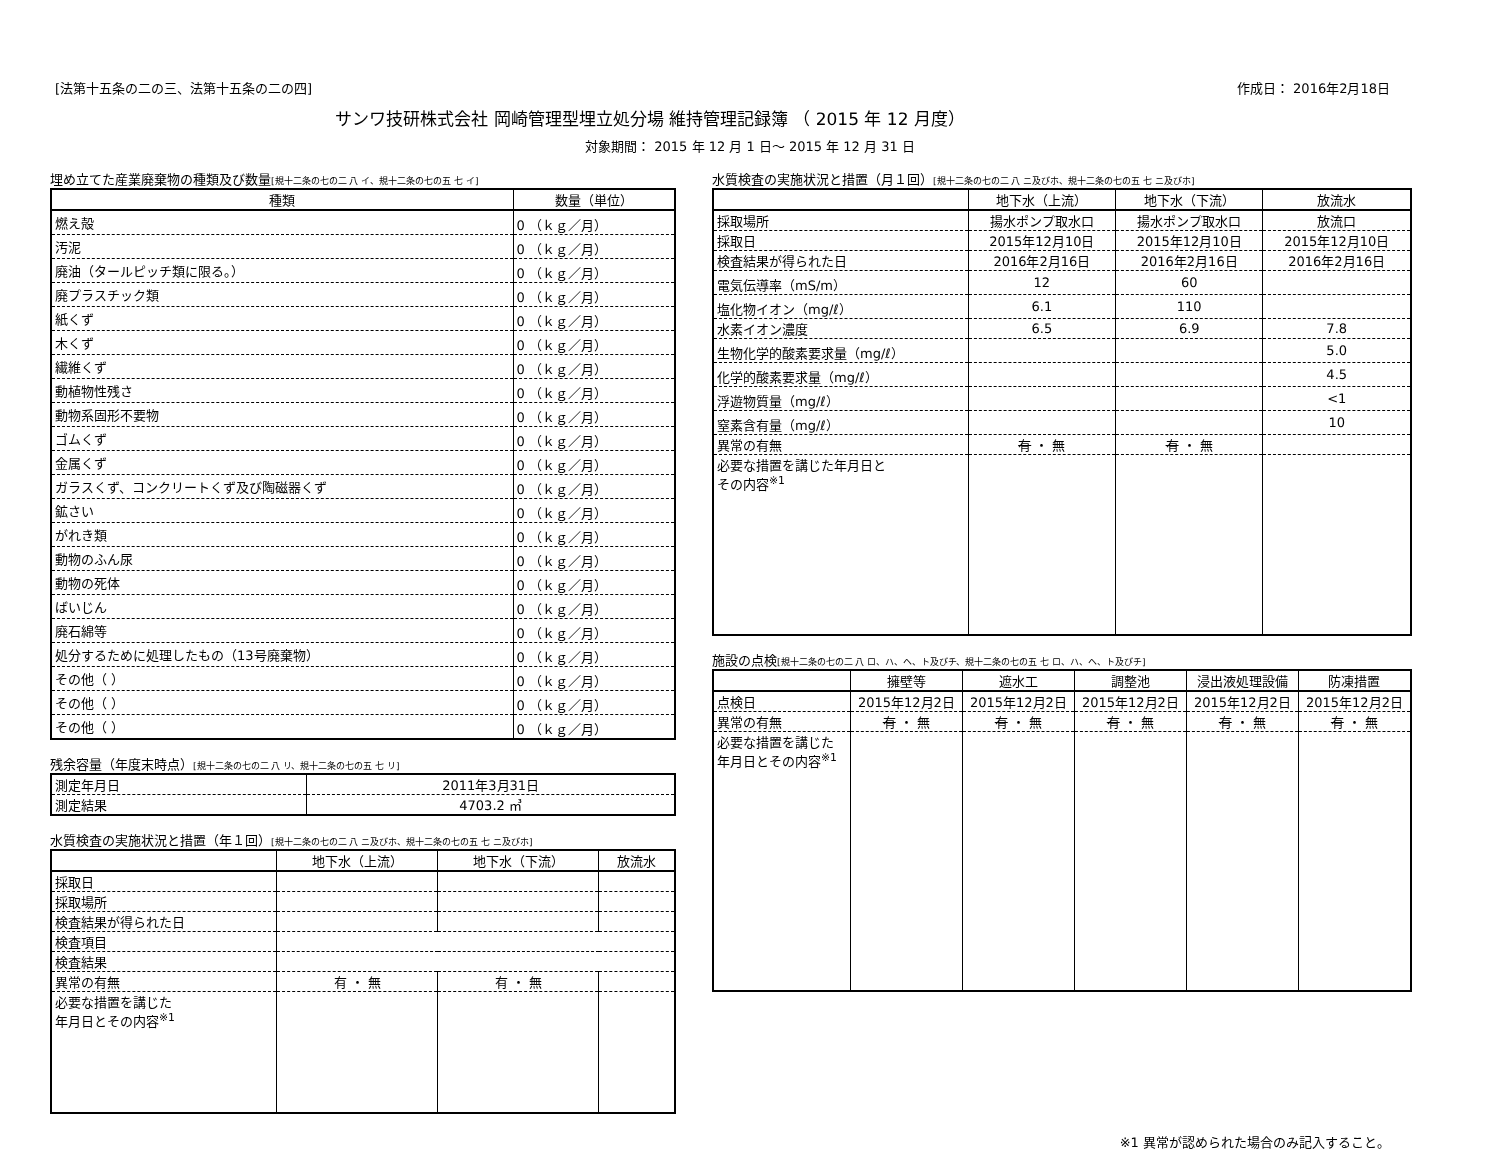[法第十五条の二の三、法第十五条の二の四] 作成日： 2016年2月18日
サンワ技研株式会社 岡崎管理型埋立処分場 維持管理記録簿 （ 2015 年 12 月度）
対象期間： 2015 年 12 月 1 日～ 2015 年 12 月 31 日
埋め立てた産業廃棄物の種類及び数量[規十二条の七の二 八 イ、規十二条の七の五 七 イ]
| 種類 | 数量（単位） |
| --- | --- |
| 燃え殻 | 0 （ｋｇ／月） |
| 汚泥 | 0 （ｋｇ／月） |
| 廃油（タールピッチ類に限る。） | 0 （ｋｇ／月） |
| 廃プラスチック類 | 0 （ｋｇ／月） |
| 紙くず | 0 （ｋｇ／月） |
| 木くず | 0 （ｋｇ／月） |
| 繊維くず | 0 （ｋｇ／月） |
| 動植物性残さ | 0 （ｋｇ／月） |
| 動物系固形不要物 | 0 （ｋｇ／月） |
| ゴムくず | 0 （ｋｇ／月） |
| 金属くず | 0 （ｋｇ／月） |
| ガラスくず、コンクリートくず及び陶磁器くず | 0 （ｋｇ／月） |
| 鉱さい | 0 （ｋｇ／月） |
| がれき類 | 0 （ｋｇ／月） |
| 動物のふん尿 | 0 （ｋｇ／月） |
| 動物の死体 | 0 （ｋｇ／月） |
| ばいじん | 0 （ｋｇ／月） |
| 廃石綿等 | 0 （ｋｇ／月） |
| 処分するために処理したもの（13号廃棄物） | 0 （ｋｇ／月） |
| その他（ ） | 0 （ｋｇ／月） |
| その他（ ） | 0 （ｋｇ／月） |
| その他（ ） | 0 （ｋｇ／月） |
残余容量（年度末時点）[規十二条の七の二 八 リ、規十二条の七の五 七 リ]
| 測定年月日 | 2011年3月31日 |
| 測定結果 | 4703.2 ㎥ |
水質検査の実施状況と措置（年１回）[規十二条の七の二 八 ニ及びホ、規十二条の七の五 七 ニ及びホ]
| | 地下水（上流） | 地下水（下流） | 放流水 |
| --- | --- | --- | --- |
| 採取日 | | | |
| 採取場所 | | | |
| 検査結果が得られた日 | | | |
| 検査項目 | | | |
| 検査結果 | | | |
| 異常の有無 | 有 ・ 無 | 有 ・ 無 | |
| 必要な措置を講じた 年月日とその内容<sup>※1</sup> | | | |
水質検査の実施状況と措置（月１回）[規十二条の七の二 八 ニ及びホ、規十二条の七の五 七 ニ及びホ]
| | 地下水（上流） | 地下水（下流） | 放流水 |
| --- | --- | --- | --- |
| 採取場所 | 揚水ポンプ取水口 | 揚水ポンプ取水口 | 放流口 |
| 採取日 | 2015年12月10日 | 2015年12月10日 | 2015年12月10日 |
| 検査結果が得られた日 | 2016年2月16日 | 2016年2月16日 | 2016年2月16日 |
| 電気伝導率（mS/m） | 12 | 60 | |
| 塩化物イオン（mg/ℓ） | 6.1 | 110 | |
| 水素イオン濃度 | 6.5 | 6.9 | 7.8 |
| 生物化学的酸素要求量（mg/ℓ） | | | 5.0 |
| 化学的酸素要求量（mg/ℓ） | | | 4.5 |
| 浮遊物質量（mg/ℓ） | | | <1 |
| 窒素含有量（mg/ℓ） | | | 10 |
| 異常の有無 | 有 ・ 無 | 有 ・ 無 | |
| 必要な措置を講じた年月日と その内容<sup>※1</sup> | | | |
施設の点検[規十二条の七の二 八 ロ、ハ、ヘ、ト及びチ、規十二条の七の五 七 ロ、ハ、ヘ、ト及びチ]
| | 擁壁等 | 遮水工 | 調整池 | 浸出液処理設備 | 防凍措置 |
| --- | --- | --- | --- | --- | --- |
| 点検日 | 2015年12月2日 | 2015年12月2日 | 2015年12月2日 | 2015年12月2日 | 2015年12月2日 |
| 異常の有無 | 有 ・ 無 | 有 ・ 無 | 有 ・ 無 | 有 ・ 無 | 有 ・ 無 |
| 必要な措置を講じた 年月日とその内容<sup>※1</sup> | | | | | |
※1 異常が認められた場合のみ記入すること。